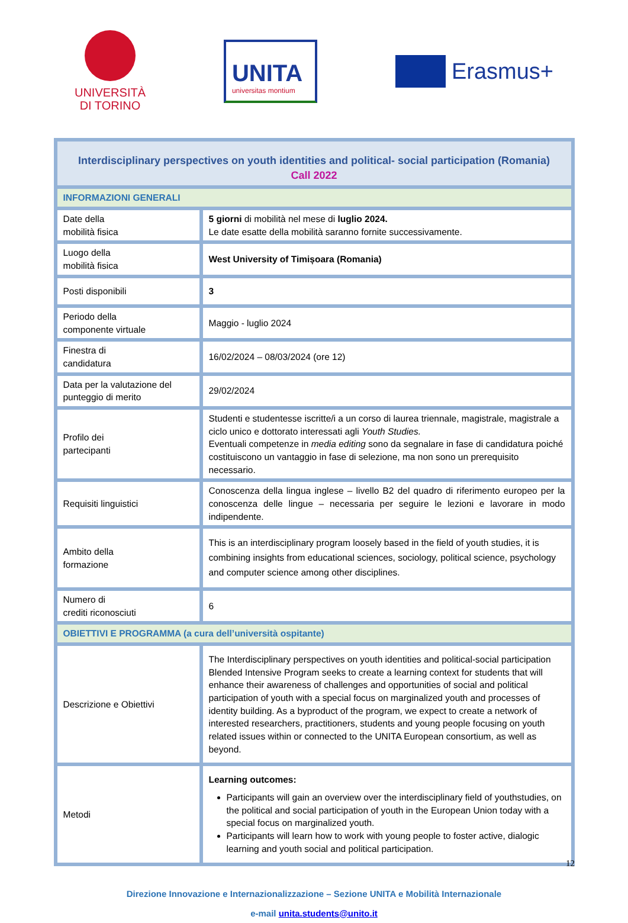UNIVERSITÀ
DI TORINO
UNITA
universitas montium
Erasmus+
| Interdisciplinary perspectives on youth identities and political- social participation (Romania) Call 2022 | |
| INFORMAZIONI GENERALI | |
| Date della mobilità fisica | 5 giorni di mobilità nel mese di luglio 2024. Le date esatte della mobilità saranno fornite successivamente. |
| Luogo della mobilità fisica | West University of Timișoara (Romania) |
| Posti disponibili | 3 |
| Periodo della componente virtuale | Maggio - luglio 2024 |
| Finestra di candidatura | 16/02/2024 – 08/03/2024 (ore 12) |
| Data per la valutazione del punteggio di merito | 29/02/2024 |
| Profilo dei partecipanti | Studenti e studentesse iscritte/i a un corso di laurea triennale, magistrale, magistrale a ciclo unico e dottorato interessati agli Youth Studies. Eventuali competenze in media editing sono da segnalare in fase di candidatura poiché costituiscono un vantaggio in fase di selezione, ma non sono un prerequisito necessario. |
| Requisiti linguistici | Conoscenza della lingua inglese – livello B2 del quadro di riferimento europeo per la conoscenza delle lingue – necessaria per seguire le lezioni e lavorare in modo indipendente. |
| Ambito della formazione | This is an interdisciplinary program loosely based in the field of youth studies, it is combining insights from educational sciences, sociology, political science, psychology and computer science among other disciplines. |
| Numero di crediti riconosciuti | 6 |
| OBIETTIVI E PROGRAMMA (a cura dell’università ospitante) | |
| Descrizione e Obiettivi | The Interdisciplinary perspectives on youth identities and political-social participation Blended Intensive Program seeks to create a learning context for students that will enhance their awareness of challenges and opportunities of social and political participation of youth with a special focus on marginalized youth and processes of identity building. As a byproduct of the program, we expect to create a network of interested researchers, practitioners, students and young people focusing on youth related issues within or connected to the UNITA European consortium, as well as beyond. |
| Metodi | Learning outcomes: Participants will gain an overview over the interdisciplinary field of youthstudies, on the political and social participation of youth in the European Union today with a special focus on marginalized youth. Participants will learn how to work with young people to foster active, dialogic learning and youth social and political participation. |
Direzione Innovazione e Internazionalizzazione – Sezione UNITA e Mobilità Internazionale
e-mail unita.students@unito.it
12